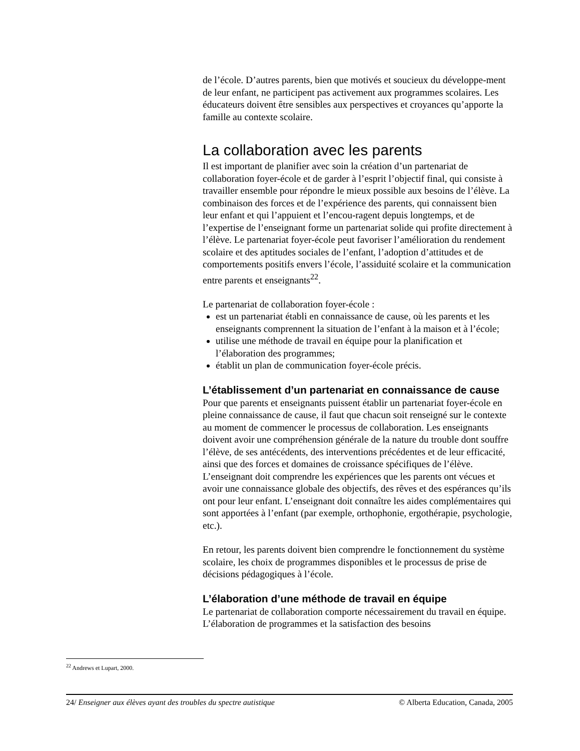de l’école. D’autres parents, bien que motivés et soucieux du développe-ment de leur enfant, ne participent pas activement aux programmes scolaires. Les éducateurs doivent être sensibles aux perspectives et croyances qu’apporte la famille au contexte scolaire.
La collaboration avec les parents
Il est important de planifier avec soin la création d’un partenariat de collaboration foyer-école et de garder à l’esprit l’objectif final, qui consiste à travailler ensemble pour répondre le mieux possible aux besoins de l’élève. La combinaison des forces et de l’expérience des parents, qui connaissent bien leur enfant et qui l’appuient et l’encou-ragent depuis longtemps, et de l’expertise de l’enseignant forme un partenariat solide qui profite directement à l’élève. Le partenariat foyer-école peut favoriser l’amélioration du rendement scolaire et des aptitudes sociales de l’enfant, l’adoption d’attitudes et de comportements positifs envers l’école, l’assiduité scolaire et la communication entre parents et enseignants<sup>22</sup>.
Le partenariat de collaboration foyer-école :
est un partenariat établi en connaissance de cause, où les parents et les enseignants comprennent la situation de l’enfant à la maison et à l’école;
utilise une méthode de travail en équipe pour la planification et l’élaboration des programmes;
établit un plan de communication foyer-école précis.
L’établissement d’un partenariat en connaissance de cause
Pour que parents et enseignants puissent établir un partenariat foyer-école en pleine connaissance de cause, il faut que chacun soit renseigné sur le contexte au moment de commencer le processus de collaboration. Les enseignants doivent avoir une compréhension générale de la nature du trouble dont souffre l’élève, de ses antécédents, des interventions précédentes et de leur efficacité, ainsi que des forces et domaines de croissance spécifiques de l’élève. L’enseignant doit comprendre les expériences que les parents ont vécues et avoir une connaissance globale des objectifs, des rêves et des espérances qu’ils ont pour leur enfant. L’enseignant doit connaître les aides complémentaires qui sont apportées à l’enfant (par exemple, orthophonie, ergothérapie, psychologie, etc.).
En retour, les parents doivent bien comprendre le fonctionnement du système scolaire, les choix de programmes disponibles et le processus de prise de décisions pédagogiques à l’école.
L’élaboration d’une méthode de travail en équipe
Le partenariat de collaboration comporte nécessairement du travail en équipe. L’élaboration de programmes et la satisfaction des besoins
<sup>22</sup> Andrews et Lupart, 2000.
24/ Enseigner aux élèves ayant des troubles du spectre autistique © Alberta Education, Canada, 2005